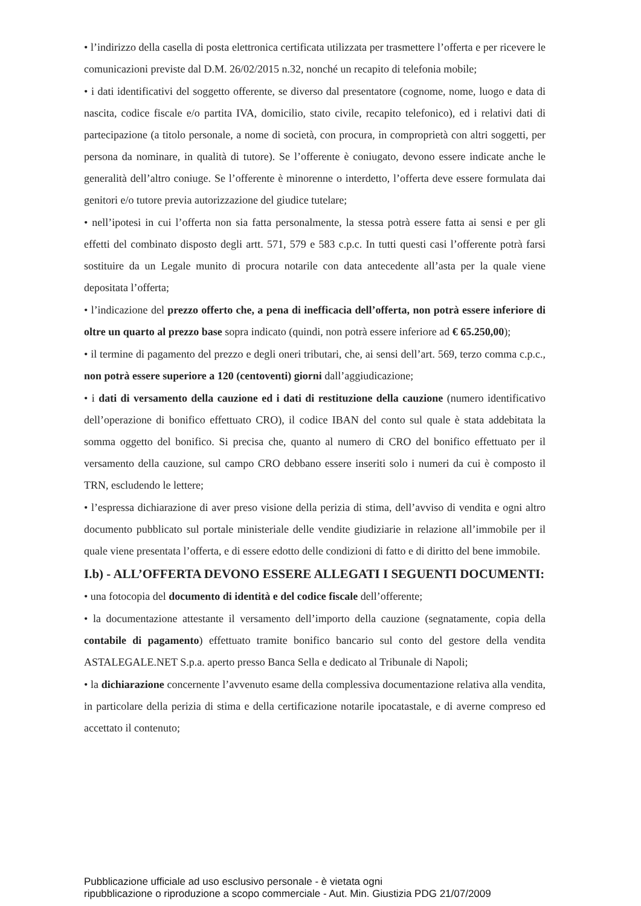• l’indirizzo della casella di posta elettronica certificata utilizzata per trasmettere l’offerta e per ricevere le comunicazioni previste dal D.M. 26/02/2015 n.32, nonché un recapito di telefonia mobile;
• i dati identificativi del soggetto offerente, se diverso dal presentatore (cognome, nome, luogo e data di nascita, codice fiscale e/o partita IVA, domicilio, stato civile, recapito telefonico), ed i relativi dati di partecipazione (a titolo personale, a nome di società, con procura, in comproprietà con altri soggetti, per persona da nominare, in qualità di tutore). Se l’offerente è coniugato, devono essere indicate anche le generalità dell’altro coniuge. Se l’offerente è minorenne o interdetto, l’offerta deve essere formulata dai genitori e/o tutore previa autorizzazione del giudice tutelare;
• nell’ipotesi in cui l’offerta non sia fatta personalmente, la stessa potrà essere fatta ai sensi e per gli effetti del combinato disposto degli artt. 571, 579 e 583 c.p.c. In tutti questi casi l’offerente potrà farsi sostituire da un Legale munito di procura notarile con data antecedente all’asta per la quale viene depositata l’offerta;
• l’indicazione del prezzo offerto che, a pena di inefficacia dell’offerta, non potrà essere inferiore di oltre un quarto al prezzo base sopra indicato (quindi, non potrà essere inferiore ad € 65.250,00);
• il termine di pagamento del prezzo e degli oneri tributari, che, ai sensi dell’art. 569, terzo comma c.p.c., non potrà essere superiore a 120 (centoventi) giorni dall’aggiudicazione;
• i dati di versamento della cauzione ed i dati di restituzione della cauzione (numero identificativo dell’operazione di bonifico effettuato CRO), il codice IBAN del conto sul quale è stata addebitata la somma oggetto del bonifico. Si precisa che, quanto al numero di CRO del bonifico effettuato per il versamento della cauzione, sul campo CRO debbano essere inseriti solo i numeri da cui è composto il TRN, escludendo le lettere;
• l’espressa dichiarazione di aver preso visione della perizia di stima, dell’avviso di vendita e ogni altro documento pubblicato sul portale ministeriale delle vendite giudiziarie in relazione all’immobile per il quale viene presentata l’offerta, e di essere edotto delle condizioni di fatto e di diritto del bene immobile.
I.b) - ALL’OFFERTA DEVONO ESSERE ALLEGATI I SEGUENTI DOCUMENTI:
• una fotocopia del documento di identità e del codice fiscale dell’offerente;
• la documentazione attestante il versamento dell’importo della cauzione (segnatamente, copia della contabile di pagamento) effettuato tramite bonifico bancario sul conto del gestore della vendita ASTALEGALE.NET S.p.a. aperto presso Banca Sella e dedicato al Tribunale di Napoli;
• la dichiarazione concernente l’avvenuto esame della complessiva documentazione relativa alla vendita, in particolare della perizia di stima e della certificazione notarile ipocatastale, e di averne compreso ed accettato il contenuto;
Pubblicazione ufficiale ad uso esclusivo personale - è vietata ogni
ripubblicazione o riproduzione a scopo commerciale - Aut. Min. Giustizia PDG 21/07/2009